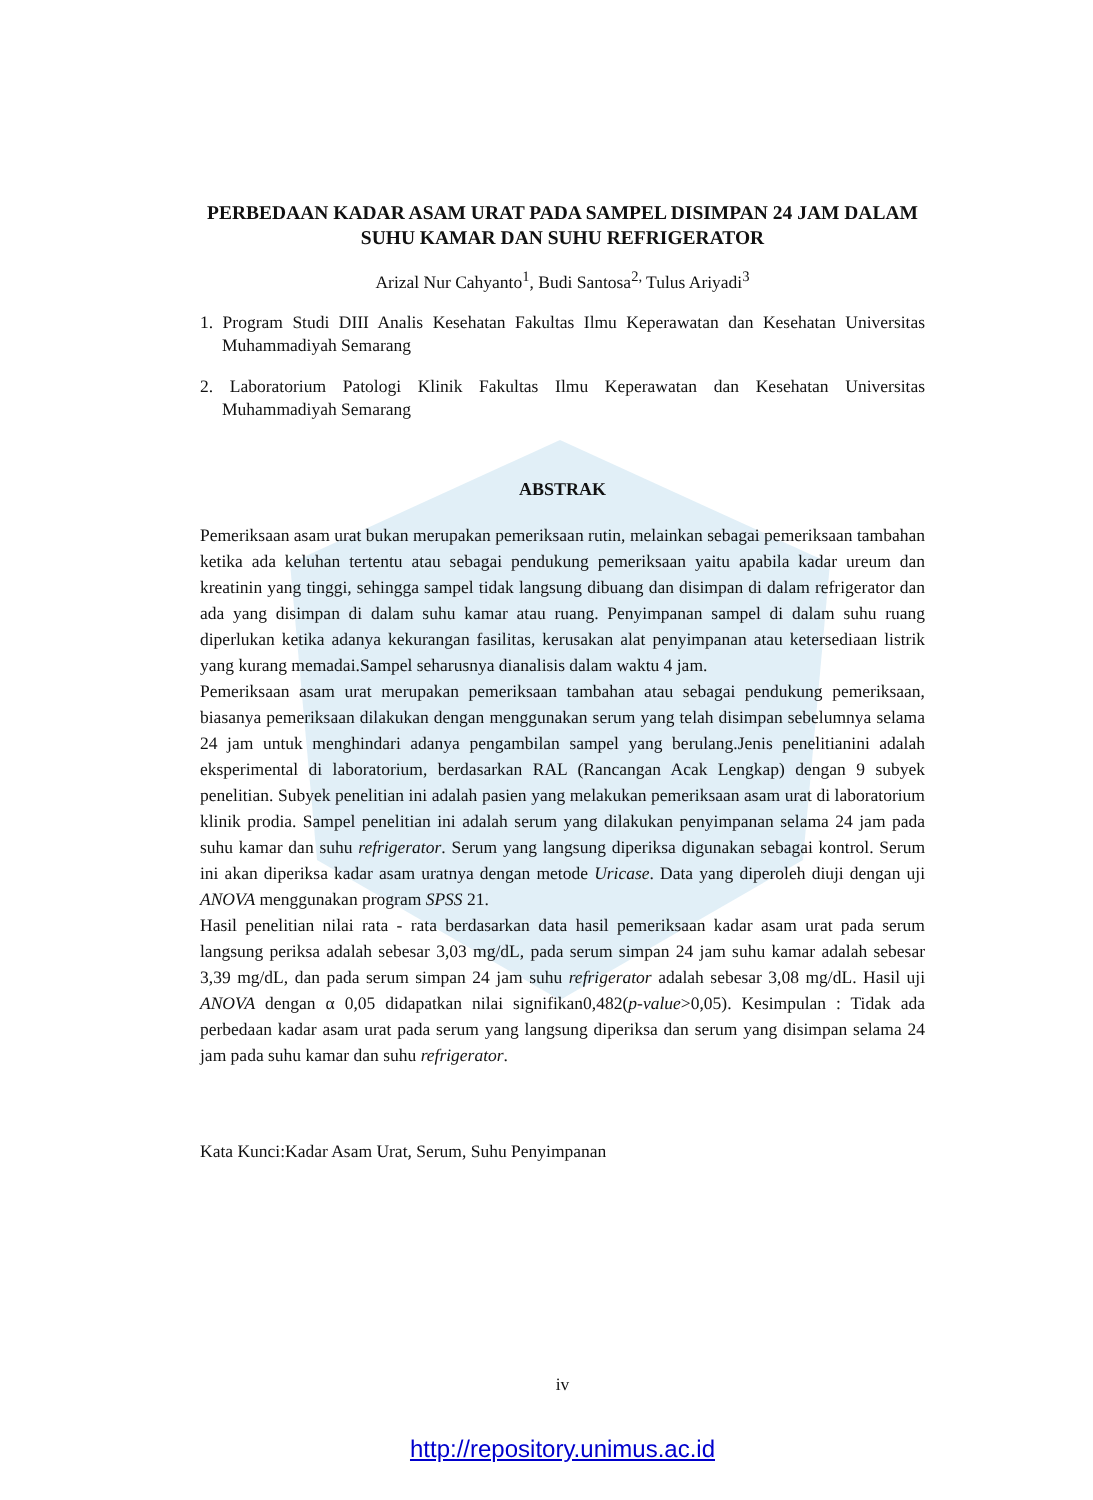PERBEDAAN KADAR ASAM URAT PADA SAMPEL DISIMPAN 24 JAM DALAM SUHU KAMAR DAN SUHU REFRIGERATOR
Arizal Nur Cahyanto<sup>1</sup>, Budi Santosa<sup>2,</sup> Tulus Ariyadi<sup>3</sup>
1. Program Studi DIII Analis Kesehatan Fakultas Ilmu Keperawatan dan Kesehatan Universitas Muhammadiyah Semarang
2. Laboratorium Patologi Klinik Fakultas Ilmu Keperawatan dan Kesehatan Universitas Muhammadiyah Semarang
ABSTRAK
Pemeriksaan asam urat bukan merupakan pemeriksaan rutin, melainkan sebagai pemeriksaan tambahan ketika ada keluhan tertentu atau sebagai pendukung pemeriksaan yaitu apabila kadar ureum dan kreatinin yang tinggi, sehingga sampel tidak langsung dibuang dan disimpan di dalam refrigerator dan ada yang disimpan di dalam suhu kamar atau ruang. Penyimpanan sampel di dalam suhu ruang diperlukan ketika adanya kekurangan fasilitas, kerusakan alat penyimpanan atau ketersediaan listrik yang kurang memadai.Sampel seharusnya dianalisis dalam waktu 4 jam.
Pemeriksaan asam urat merupakan pemeriksaan tambahan atau sebagai pendukung pemeriksaan, biasanya pemeriksaan dilakukan dengan menggunakan serum yang telah disimpan sebelumnya selama 24 jam untuk menghindari adanya pengambilan sampel yang berulang.Jenis penelitianini adalah eksperimental di laboratorium, berdasarkan RAL (Rancangan Acak Lengkap) dengan 9 subyek penelitian. Subyek penelitian ini adalah pasien yang melakukan pemeriksaan asam urat di laboratorium klinik prodia. Sampel penelitian ini adalah serum yang dilakukan penyimpanan selama 24 jam pada suhu kamar dan suhu refrigerator. Serum yang langsung diperiksa digunakan sebagai kontrol. Serum ini akan diperiksa kadar asam uratnya dengan metode Uricase. Data yang diperoleh diuji dengan uji ANOVA menggunakan program SPSS 21.
Hasil penelitian nilai rata - rata berdasarkan data hasil pemeriksaan kadar asam urat pada serum langsung periksa adalah sebesar 3,03 mg/dL, pada serum simpan 24 jam suhu kamar adalah sebesar 3,39 mg/dL, dan pada serum simpan 24 jam suhu refrigerator adalah sebesar 3,08 mg/dL. Hasil uji ANOVA dengan α 0,05 didapatkan nilai signifikan0,482(p-value>0,05). Kesimpulan : Tidak ada perbedaan kadar asam urat pada serum yang langsung diperiksa dan serum yang disimpan selama 24 jam pada suhu kamar dan suhu refrigerator.
Kata Kunci:Kadar Asam Urat, Serum, Suhu Penyimpanan
iv
http://repository.unimus.ac.id